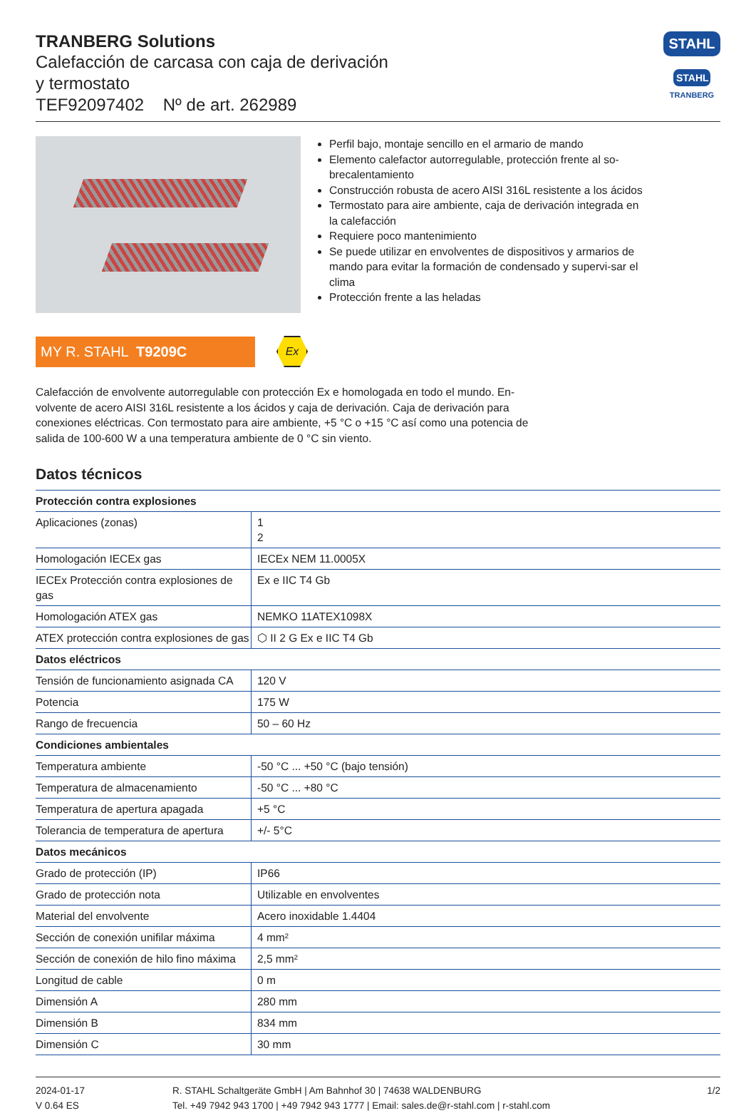TRANBERG Solutions
Calefacción de carcasa con caja de derivación
y termostato
TEF92097402 Nº de art. 262989
STAHL
STAHL
TRANBERG
Perfil bajo, montaje sencillo en el armario de mando
Elemento calefactor autorregulable, protección frente al so-brecalentamiento
Construcción robusta de acero AISI 316L resistente a los ácidos
Termostato para aire ambiente, caja de derivación integrada en la calefacción
Requiere poco mantenimiento
Se puede utilizar en envolventes de dispositivos y armarios de mando para evitar la formación de condensado y supervi-sar el clima
Protección frente a las heladas
MY R. STAHL T9209C
Ex
Calefacción de envolvente autorregulable con protección Ex e homologada en todo el mundo. En-volvente de acero AISI 316L resistente a los ácidos y caja de derivación. Caja de derivación para conexiones eléctricas. Con termostato para aire ambiente, +5 °C o +15 °C así como una potencia de salida de 100-600 W a una temperatura ambiente de 0 °C sin viento.
Datos técnicos
| Protección contra explosiones | |
| --- | --- |
| Aplicaciones (zonas) | 1 2 |
| Homologación IECEx gas | IECEx NEM 11.0005X |
| IECEx Protección contra explosiones de gas | Ex e IIC T4 Gb |
| Homologación ATEX gas | NEMKO 11ATEX1098X |
| ATEX protección contra explosiones de gas | ⬡ II 2 G Ex e IIC T4 Gb |
| Datos eléctricos | |
| Tensión de funcionamiento asignada CA | 120 V |
| Potencia | 175 W |
| Rango de frecuencia | 50 – 60 Hz |
| Condiciones ambientales | |
| Temperatura ambiente | -50 °C ... +50 °C (bajo tensión) |
| Temperatura de almacenamiento | -50 °C ... +80 °C |
| Temperatura de apertura apagada | +5 °C |
| Tolerancia de temperatura de apertura | +/- 5°C |
| Datos mecánicos | |
| Grado de protección (IP) | IP66 |
| Grado de protección nota | Utilizable en envolventes |
| Material del envolvente | Acero inoxidable 1.4404 |
| Sección de conexión unifilar máxima | 4 mm² |
| Sección de conexión de hilo fino máxima | 2,5 mm² |
| Longitud de cable | 0 m |
| Dimensión A | 280 mm |
| Dimensión B | 834 mm |
| Dimensión C | 30 mm |
2024-01-17
V 0.64 ES
R. STAHL Schaltgeräte GmbH | Am Bahnhof 30 | 74638 WALDENBURG
Tel. +49 7942 943 1700 | +49 7942 943 1777 | Email: sales.de@r-stahl.com | r-stahl.com
1/2